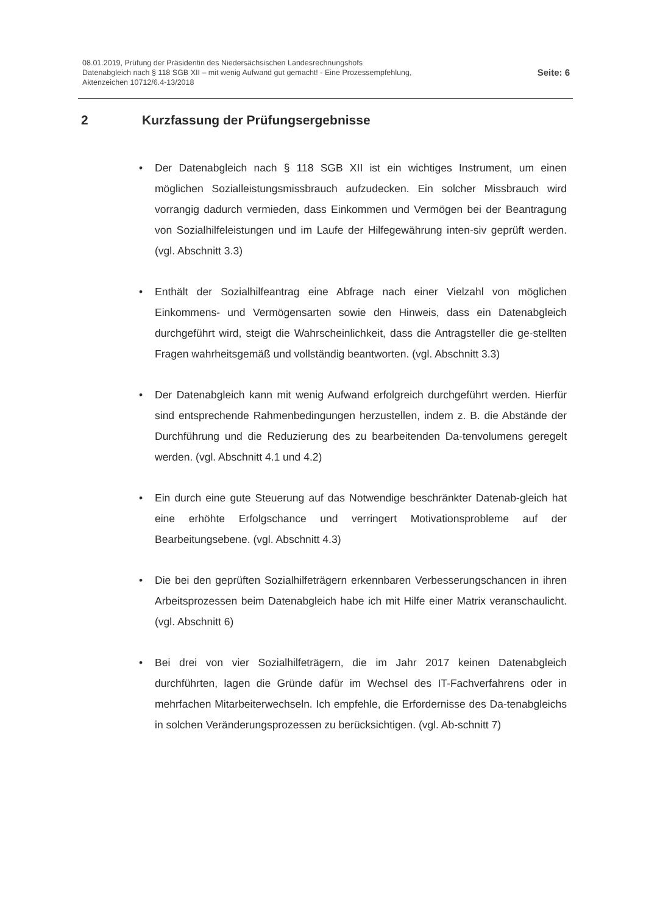08.01.2019, Prüfung der Präsidentin des Niedersächsischen Landesrechnungshofs
Datenabgleich nach § 118 SGB XII – mit wenig Aufwand gut gemacht! - Eine Prozessempfehlung,
Aktenzeichen 10712/6.4-13/2018
Seite: 6
2 Kurzfassung der Prüfungsergebnisse
• Der Datenabgleich nach § 118 SGB XII ist ein wichtiges Instrument, um einen möglichen Sozialleistungsmissbrauch aufzudecken. Ein solcher Missbrauch wird vorrangig dadurch vermieden, dass Einkommen und Vermögen bei der Beantragung von Sozialhilfeleistungen und im Laufe der Hilfegewährung inten-siv geprüft werden. (vgl. Abschnitt 3.3)
• Enthält der Sozialhilfeantrag eine Abfrage nach einer Vielzahl von möglichen Einkommens- und Vermögensarten sowie den Hinweis, dass ein Datenabgleich durchgeführt wird, steigt die Wahrscheinlichkeit, dass die Antragsteller die ge-stellten Fragen wahrheitsgemäß und vollständig beantworten. (vgl. Abschnitt 3.3)
• Der Datenabgleich kann mit wenig Aufwand erfolgreich durchgeführt werden. Hierfür sind entsprechende Rahmenbedingungen herzustellen, indem z. B. die Abstände der Durchführung und die Reduzierung des zu bearbeitenden Da-tenvolumens geregelt werden. (vgl. Abschnitt 4.1 und 4.2)
• Ein durch eine gute Steuerung auf das Notwendige beschränkter Datenab-gleich hat eine erhöhte Erfolgschance und verringert Motivationsprobleme auf der Bearbeitungsebene. (vgl. Abschnitt 4.3)
• Die bei den geprüften Sozialhilfeträgern erkennbaren Verbesserungschancen in ihren Arbeitsprozessen beim Datenabgleich habe ich mit Hilfe einer Matrix veranschaulicht. (vgl. Abschnitt 6)
• Bei drei von vier Sozialhilfeträgern, die im Jahr 2017 keinen Datenabgleich durchführten, lagen die Gründe dafür im Wechsel des IT-Fachverfahrens oder in mehrfachen Mitarbeiterwechseln. Ich empfehle, die Erfordernisse des Da-tenabgleichs in solchen Veränderungsprozessen zu berücksichtigen. (vgl. Ab-schnitt 7)